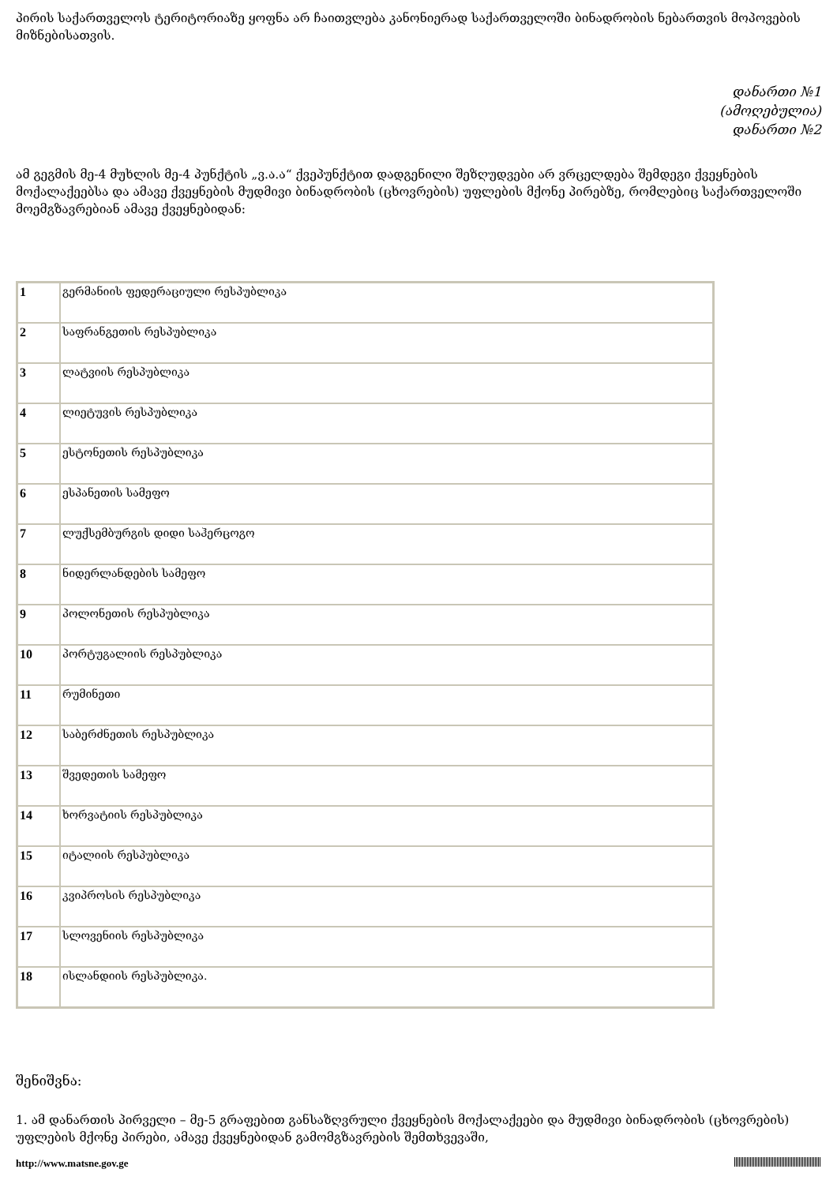პირის საქართველოს ტერიტორიაზე ყოფნა არ ჩაითვლება კანონიერად საქართველოში ბინადრობის ნებართვის მოპოვების მიზნებისათვის.
დანართი №1
(ამოღებულია)
დანართი №2
ამ გეგმის მე-4 მუხლის მე-4 პუნქტის „ვ.ა.ა“ ქვეპუნქტით დადგენილი შეზღუდვები არ ვრცელდება შემდეგი ქვეყნების მოქალაქეებსა და ამავე ქვეყნების მუდმივი ბინადრობის (ცხოვრების) უფლების მქონე პირებზე, რომლებიც საქართველოში მოემგზავრებიან ამავე ქვეყნებიდან:
| 1 | გერმანიის ფედერაციული რესპუბლიკა |
| 2 | საფრანგეთის რესპუბლიკა |
| 3 | ლატვიის რესპუბლიკა |
| 4 | ლიეტუვის რესპუბლიკა |
| 5 | ესტონეთის რესპუბლიკა |
| 6 | ესპანეთის სამეფო |
| 7 | ლუქსემბურგის დიდი საჰერცოგო |
| 8 | ნიდერლანდების სამეფო |
| 9 | პოლონეთის რესპუბლიკა |
| 10 | პორტუგალიის რესპუბლიკა |
| 11 | რუმინეთი |
| 12 | საბერძნეთის რესპუბლიკა |
| 13 | შვედეთის სამეფო |
| 14 | ხორვატიის რესპუბლიკა |
| 15 | იტალიის რესპუბლიკა |
| 16 | კვიპროსის რესპუბლიკა |
| 17 | სლოვენიის რესპუბლიკა |
| 18 | ისლანდიის რესპუბლიკა. |
შენიშვნა:
1. ამ დანართის პირველი – მე-5 გრაფებით განსაზღვრული ქვეყნების მოქალაქეები და მუდმივი ბინადრობის (ცხოვრების) უფლების მქონე პირები, ამავე ქვეყნებიდან გამომგზავრების შემთხვევაში,
http://www.matsne.gov.ge